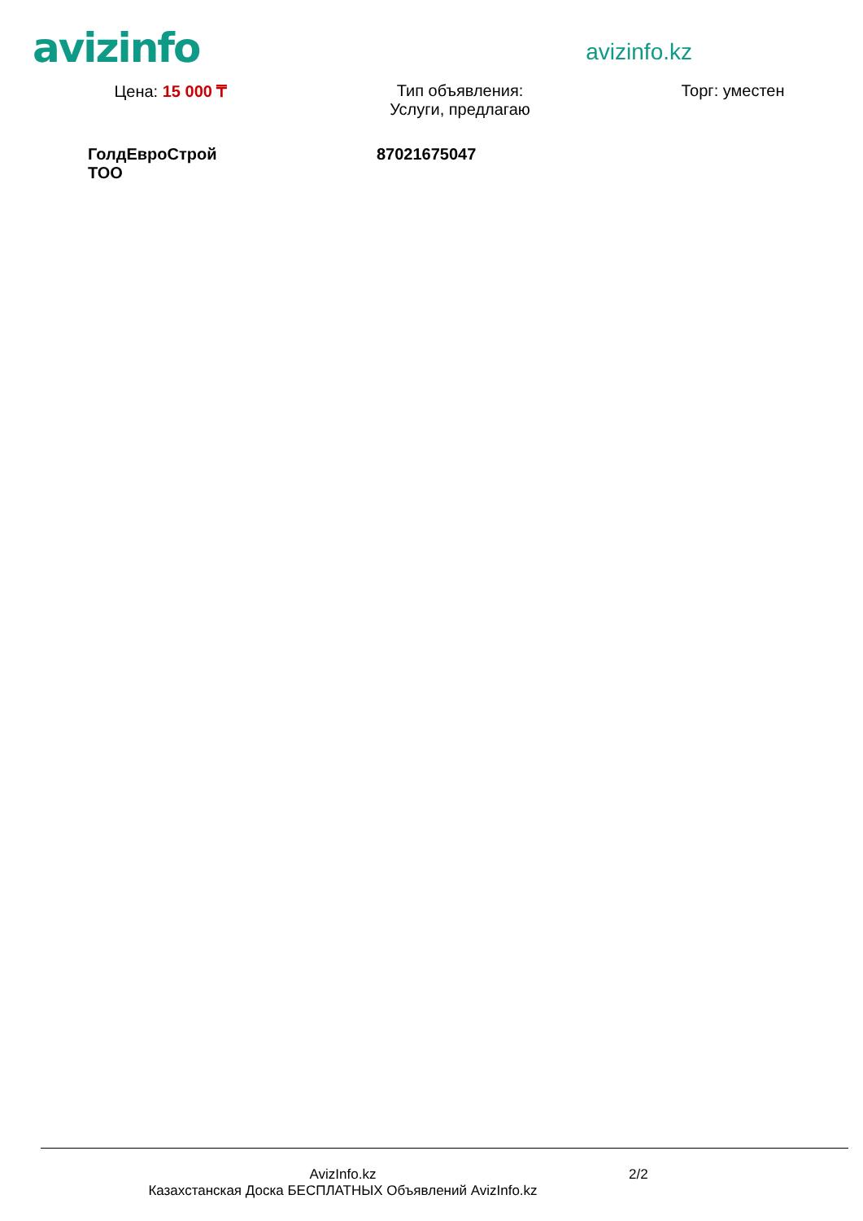avizinfo
avizinfo.kz
Цена: 15 000 ₸ Тип объявления:
Услуги, предлагаю
Торг: уместен
ГолдЕвроСтрой ТОО
87021675047
AvizInfo.kz
Казахстанская Доска БЕСПЛАТНЫХ Объявлений AvizInfo.kz
2/2